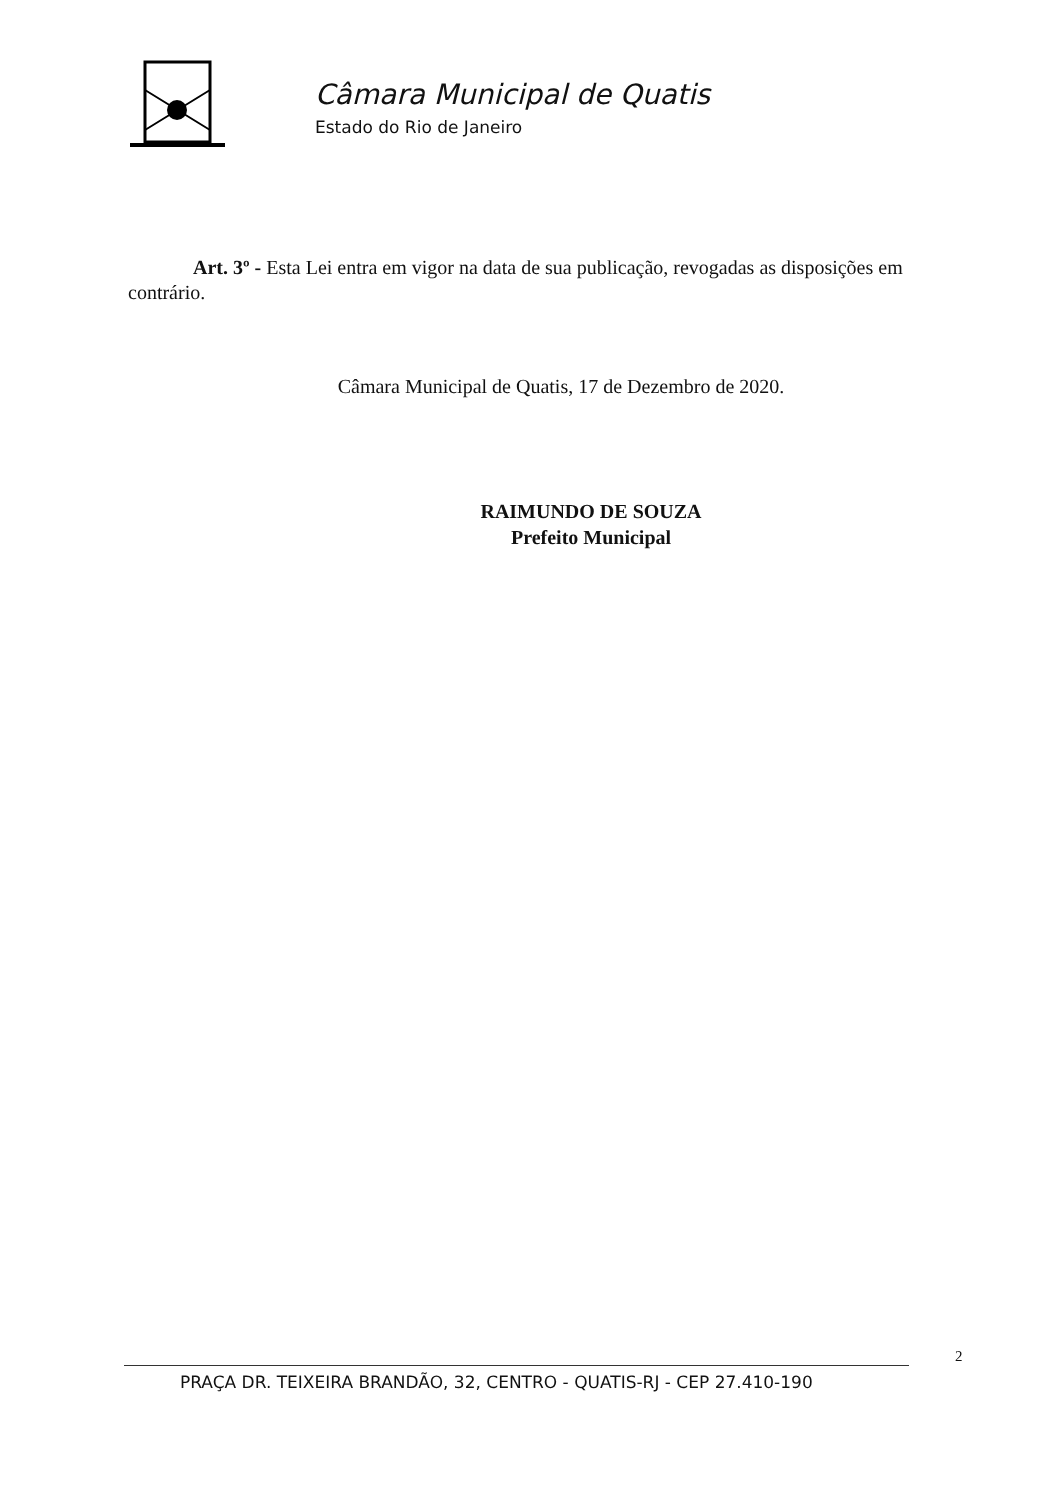Câmara Municipal de Quatis
Estado do Rio de Janeiro
Art. 3º - Esta Lei entra em vigor na data de sua publicação, revogadas as disposições em contrário.
Câmara Municipal de Quatis, 17 de Dezembro de 2020.
RAIMUNDO DE SOUZA
Prefeito Municipal
2
PRAÇA DR. TEIXEIRA BRANDÃO, 32, CENTRO - QUATIS-RJ - CEP 27.410-190